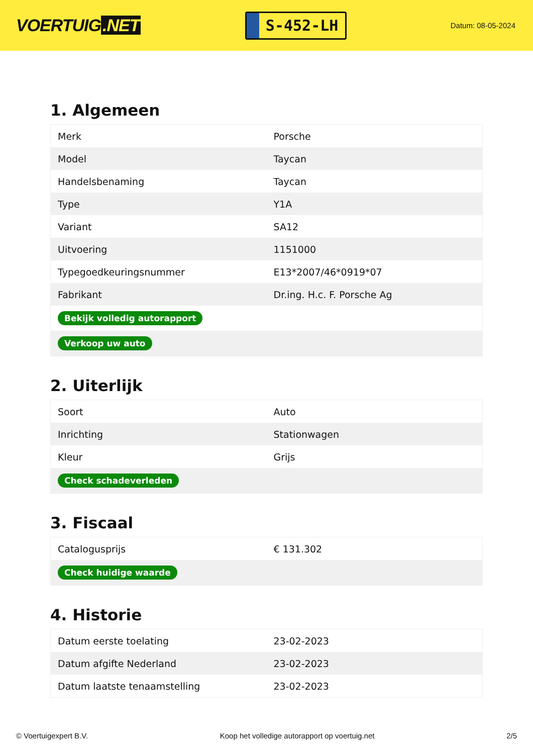VOERTUIG.NET
S-452-LH
Datum: 08-05-2024
1. Algemeen
| Merk | Porsche |
| Model | Taycan |
| Handelsbenaming | Taycan |
| Type | Y1A |
| Variant | SA12 |
| Uitvoering | 1151000 |
| Typegoedkeuringsnummer | E13*2007/46*0919*07 |
| Fabrikant | Dr.ing. H.c. F. Porsche Ag |
| Bekijk volledig autorapport | |
| Verkoop uw auto | |
2. Uiterlijk
| Soort | Auto |
| Inrichting | Stationwagen |
| Kleur | Grijs |
| Check schadeverleden | |
3. Fiscaal
| Catalogusprijs | € 131.302 |
| Check huidige waarde | |
4. Historie
| Datum eerste toelating | 23-02-2023 |
| Datum afgifte Nederland | 23-02-2023 |
| Datum laatste tenaamstelling | 23-02-2023 |
© Voertuigexpert B.V. Koop het volledige autorapport op voertuig.net 2/5